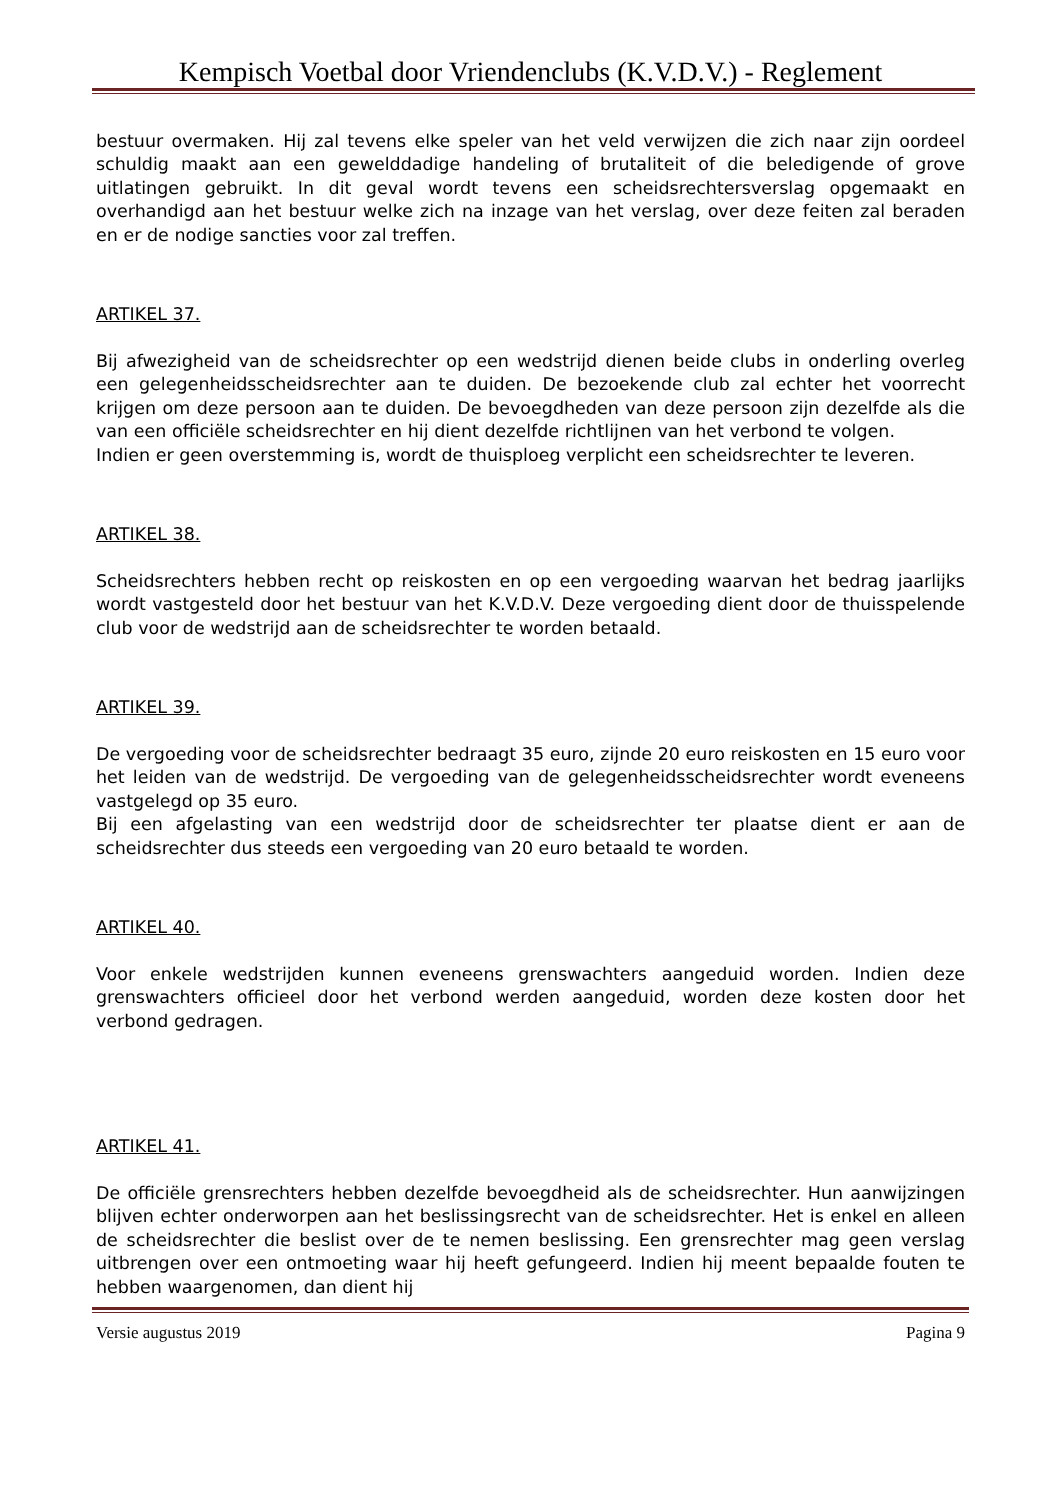Kempisch Voetbal door Vriendenclubs (K.V.D.V.) - Reglement
bestuur overmaken. Hij zal tevens elke speler van het veld verwijzen die zich naar zijn oordeel schuldig maakt aan een gewelddadige handeling of brutaliteit of die beledigende of grove uitlatingen gebruikt. In dit geval wordt tevens een scheidsrechtersverslag opgemaakt en overhandigd aan het bestuur welke zich na inzage van het verslag, over deze feiten zal beraden en er de nodige sancties voor zal treffen.
ARTIKEL 37.
Bij afwezigheid van de scheidsrechter op een wedstrijd dienen beide clubs in onderling overleg een gelegenheidsscheidsrechter aan te duiden. De bezoekende club zal echter het voorrecht krijgen om deze persoon aan te duiden. De bevoegdheden van deze persoon zijn dezelfde als die van een officiële scheidsrechter en hij dient dezelfde richtlijnen van het verbond te volgen.
Indien er geen overstemming is, wordt de thuisploeg verplicht een scheidsrechter te leveren.
ARTIKEL 38.
Scheidsrechters hebben recht op reiskosten en op een vergoeding waarvan het bedrag jaarlijks wordt vastgesteld door het bestuur van het K.V.D.V. Deze vergoeding dient door de thuisspelende club voor de wedstrijd aan de scheidsrechter te worden betaald.
ARTIKEL 39.
De vergoeding voor de scheidsrechter bedraagt 35 euro, zijnde 20 euro reiskosten en 15 euro voor het leiden van de wedstrijd. De vergoeding van de gelegenheidsscheidsrechter wordt eveneens vastgelegd op 35 euro.
Bij een afgelasting van een wedstrijd door de scheidsrechter ter plaatse dient er aan de scheidsrechter dus steeds een vergoeding van 20 euro betaald te worden.
ARTIKEL 40.
Voor enkele wedstrijden kunnen eveneens grenswachters aangeduid worden. Indien deze grenswachters officieel door het verbond werden aangeduid, worden deze kosten door het verbond gedragen.
ARTIKEL 41.
De officiële grensrechters hebben dezelfde bevoegdheid als de scheidsrechter. Hun aanwijzingen blijven echter onderworpen aan het beslissingsrecht van de scheidsrechter. Het is enkel en alleen de scheidsrechter die beslist over de te nemen beslissing. Een grensrechter mag geen verslag uitbrengen over een ontmoeting waar hij heeft gefungeerd. Indien hij meent bepaalde fouten te hebben waargenomen, dan dient hij
Versie augustus 2019 Pagina 9